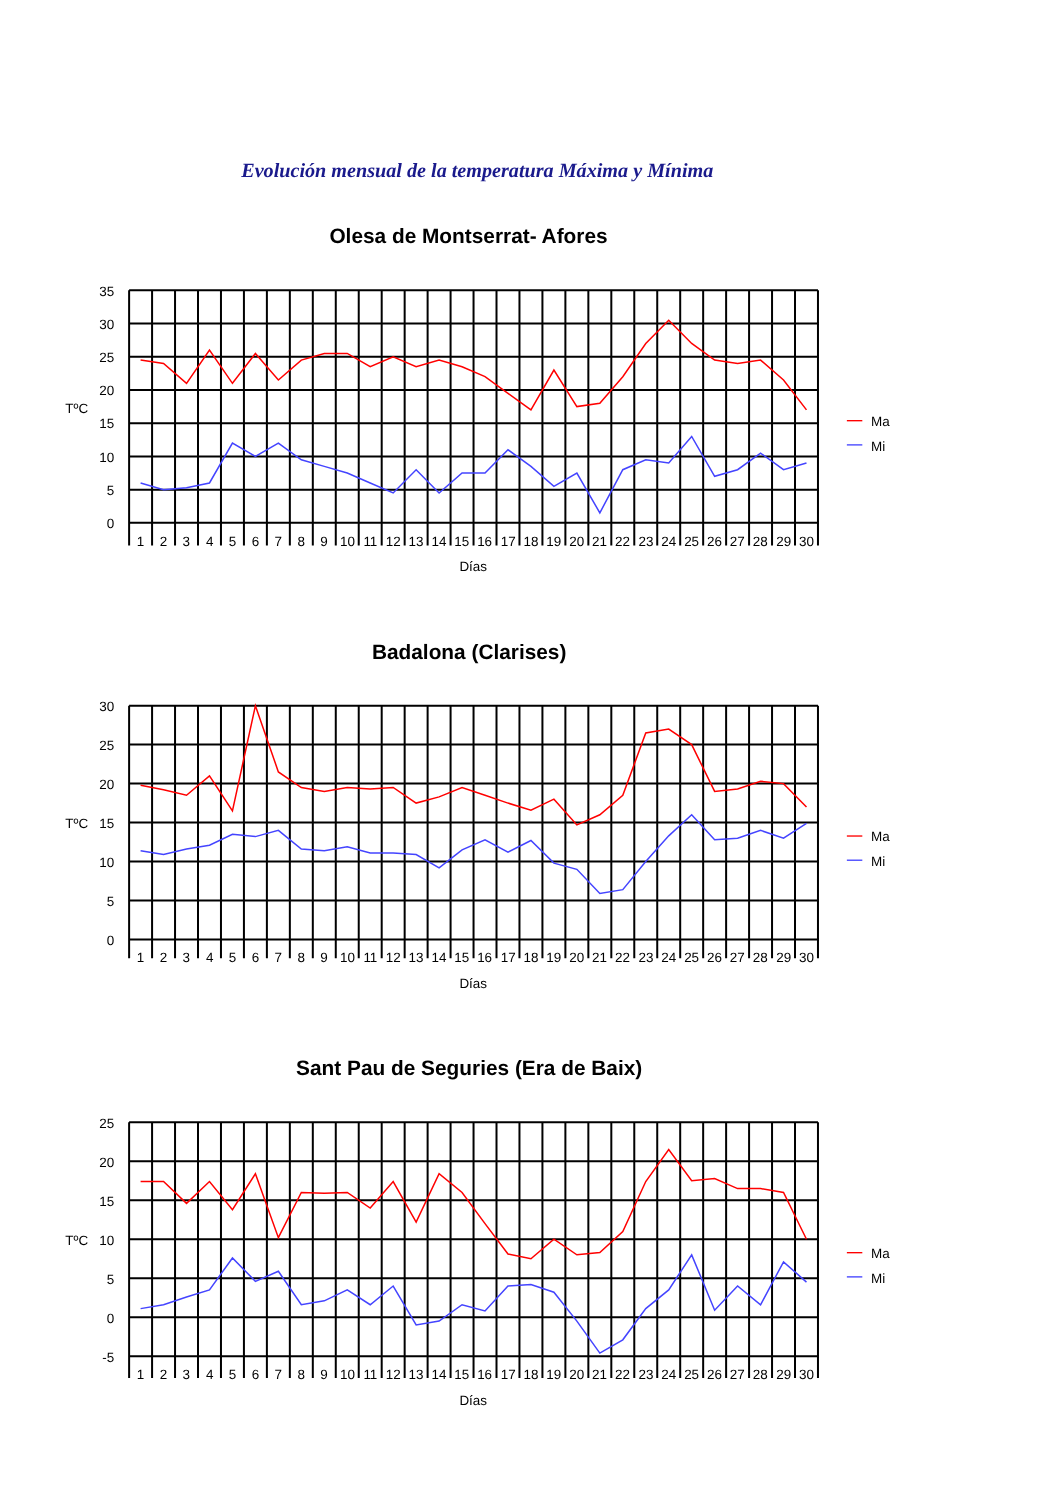Evolución mensual de la temperatura Máxima y Mínima
Olesa de Montserrat- Afores
35
30
25
20
15
10
5
0
TºC
1
2
3
4
5
6
7
8
9
10
11
12
13
14
15
16
17
18
19
20
21
22
23
24
25
26
27
28
29
30
Días
Ma
Mi
Badalona (Clarises)
30
25
20
15
10
5
0
TºC
1
2
3
4
5
6
7
8
9
10
11
12
13
14
15
16
17
18
19
20
21
22
23
24
25
26
27
28
29
30
Días
Ma
Mi
Sant Pau de Seguries (Era de Baix)
25
20
15
10
5
0
-5
TºC
1
2
3
4
5
6
7
8
9
10
11
12
13
14
15
16
17
18
19
20
21
22
23
24
25
26
27
28
29
30
Días
Ma
Mi